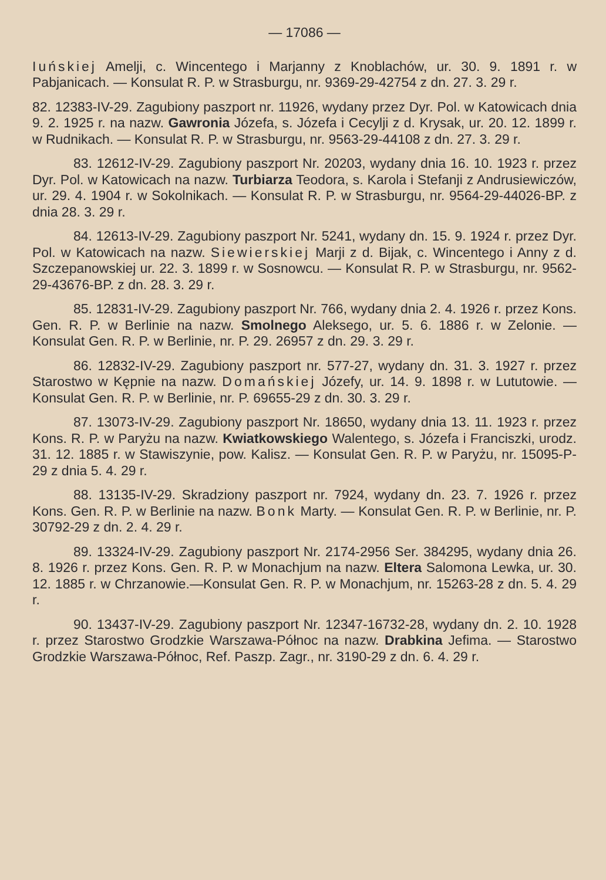— 17086 —
Iuńskiej Amelji, c. Wincentego i Marjanny z Knoblachów, ur. 30. 9. 1891 r. w Pabjanicach. — Konsulat R. P. w Strasburgu, nr. 9369-29-42754 z dn. 27. 3. 29 r.
82. 12383-IV-29. Zagubiony paszport nr. 11926, wydany przez Dyr. Pol. w Katowicach dnia 9. 2. 1925 r. na nazw. Gawronia Józefa, s. Józefa i Cecylji z d. Krysak, ur. 20. 12. 1899 r. w Rudnikach. — Konsulat R. P. w Strasburgu, nr. 9563-29-44108 z dn. 27. 3. 29 r.
83. 12612-IV-29. Zagubiony paszport Nr. 20203, wydany dnia 16. 10. 1923 r. przez Dyr. Pol. w Katowicach na nazw. Turbiarza Teodora, s. Karola i Stefanji z Andrusiewiczów, ur. 29. 4. 1904 r. w Sokolnikach. — Konsulat R. P. w Strasburgu, nr. 9564-29-44026-BP. z dnia 28. 3. 29 r.
84. 12613-IV-29. Zagubiony paszport Nr. 5241, wydany dn. 15. 9. 1924 r. przez Dyr. Pol. w Katowicach na nazw. Siewierskiej Marji z d. Bijak, c. Wincentego i Anny z d. Szczepanowskiej ur. 22. 3. 1899 r. w Sosnowcu. — Konsulat R. P. w Strasburgu, nr. 9562-29-43676-BP. z dn. 28. 3. 29 r.
85. 12831-IV-29. Zagubiony paszport Nr. 766, wydany dnia 2. 4. 1926 r. przez Kons. Gen. R. P. w Berlinie na nazw. Smolnego Aleksego, ur. 5. 6. 1886 r. w Zelonie. — Konsulat Gen. R. P. w Berlinie, nr. P. 29. 26957 z dn. 29. 3. 29 r.
86. 12832-IV-29. Zagubiony paszport nr. 577-27, wydany dn. 31. 3. 1927 r. przez Starostwo w Kępnie na nazw. Domańskiej Józefy, ur. 14. 9. 1898 r. w Lututowie. — Konsulat Gen. R. P. w Berlinie, nr. P. 69655-29 z dn. 30. 3. 29 r.
87. 13073-IV-29. Zagubiony paszport Nr. 18650, wydany dnia 13. 11. 1923 r. przez Kons. R. P. w Paryżu na nazw. Kwiatkowskiego Walentego, s. Józefa i Franciszki, urodz. 31. 12. 1885 r. w Stawiszynie, pow. Kalisz. — Konsulat Gen. R. P. w Paryżu, nr. 15095-P-29 z dnia 5. 4. 29 r.
88. 13135-IV-29. Skradziony paszport nr. 7924, wydany dn. 23. 7. 1926 r. przez Kons. Gen. R. P. w Berlinie na nazw. Bonk Marty. — Konsulat Gen. R. P. w Berlinie, nr. P. 30792-29 z dn. 2. 4. 29 r.
89. 13324-IV-29. Zagubiony paszport Nr. 2174-2956 Ser. 384295, wydany dnia 26. 8. 1926 r. przez Kons. Gen. R. P. w Monachjum na nazw. Eltera Salomona Lewka, ur. 30. 12. 1885 r. w Chrzanowie.—Konsulat Gen. R. P. w Monachjum, nr. 15263-28 z dn. 5. 4. 29 r.
90. 13437-IV-29. Zagubiony paszport Nr. 12347-16732-28, wydany dn. 2. 10. 1928 r. przez Starostwo Grodzkie Warszawa-Północ na nazw. Drabkina Jefima. — Starostwo Grodzkie Warszawa-Północ, Ref. Paszp. Zagr., nr. 3190-29 z dn. 6. 4. 29 r.